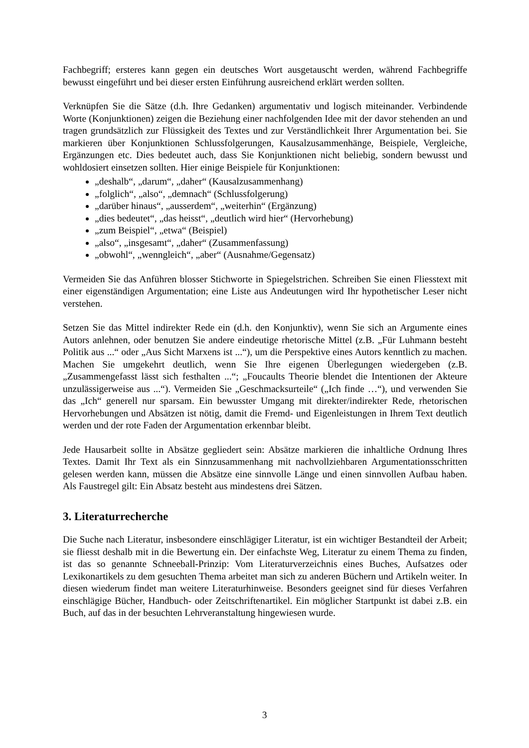Fachbegriff; ersteres kann gegen ein deutsches Wort ausgetauscht werden, während Fachbegriffe bewusst eingeführt und bei dieser ersten Einführung ausreichend erklärt werden sollten.
Verknüpfen Sie die Sätze (d.h. Ihre Gedanken) argumentativ und logisch miteinander. Verbindende Worte (Konjunktionen) zeigen die Beziehung einer nachfolgenden Idee mit der davor stehenden an und tragen grundsätzlich zur Flüssigkeit des Textes und zur Verständlichkeit Ihrer Argumentation bei. Sie markieren über Konjunktionen Schlussfolgerungen, Kausalzusammenhänge, Beispiele, Vergleiche, Ergänzungen etc. Dies bedeutet auch, dass Sie Konjunktionen nicht beliebig, sondern bewusst und wohldosiert einsetzen sollten. Hier einige Beispiele für Konjunktionen:
„deshalb“, „darum“, „daher“ (Kausalzusammenhang)
„folglich“, „also“, „demnach“ (Schlussfolgerung)
„darüber hinaus“, „ausserdem“, „weiterhin“ (Ergänzung)
„dies bedeutet“, „das heisst“, „deutlich wird hier“ (Hervorhebung)
„zum Beispiel“, „etwa“ (Beispiel)
„also“, „insgesamt“, „daher“ (Zusammenfassung)
„obwohl“, „wenngleich“, „aber“ (Ausnahme/Gegensatz)
Vermeiden Sie das Anführen blosser Stichworte in Spiegelstrichen. Schreiben Sie einen Fliesstext mit einer eigenständigen Argumentation; eine Liste aus Andeutungen wird Ihr hypothetischer Leser nicht verstehen.
Setzen Sie das Mittel indirekter Rede ein (d.h. den Konjunktiv), wenn Sie sich an Argumente eines Autors anlehnen, oder benutzen Sie andere eindeutige rhetorische Mittel (z.B. „Für Luhmann besteht Politik aus ...“ oder „Aus Sicht Marxens ist ...“), um die Perspektive eines Autors kenntlich zu machen. Machen Sie umgekehrt deutlich, wenn Sie Ihre eigenen Überlegungen wiedergeben (z.B. „Zusammengefasst lässt sich festhalten ...“; „Foucaults Theorie blendet die Intentionen der Akteure unzulässigerweise aus ...“). Vermeiden Sie „Geschmacksurteile“ („Ich finde …“), und verwenden Sie das „Ich“ generell nur sparsam. Ein bewusster Umgang mit direkter/indirekter Rede, rhetorischen Hervorhebungen und Absätzen ist nötig, damit die Fremd- und Eigenleistungen in Ihrem Text deutlich werden und der rote Faden der Argumentation erkennbar bleibt.
Jede Hausarbeit sollte in Absätze gegliedert sein: Absätze markieren die inhaltliche Ordnung Ihres Textes. Damit Ihr Text als ein Sinnzusammenhang mit nachvollziehbaren Argumentationsschritten gelesen werden kann, müssen die Absätze eine sinnvolle Länge und einen sinnvollen Aufbau haben. Als Faustregel gilt: Ein Absatz besteht aus mindestens drei Sätzen.
3. Literaturrecherche
Die Suche nach Literatur, insbesondere einschlägiger Literatur, ist ein wichtiger Bestandteil der Arbeit; sie fliesst deshalb mit in die Bewertung ein. Der einfachste Weg, Literatur zu einem Thema zu finden, ist das so genannte Schneeball-Prinzip: Vom Literaturverzeichnis eines Buches, Aufsatzes oder Lexikonartikels zu dem gesuchten Thema arbeitet man sich zu anderen Büchern und Artikeln weiter. In diesen wiederum findet man weitere Literaturhinweise. Besonders geeignet sind für dieses Verfahren einschlägige Bücher, Handbuch- oder Zeitschriftenartikel. Ein möglicher Startpunkt ist dabei z.B. ein Buch, auf das in der besuchten Lehrveranstaltung hingewiesen wurde.
3